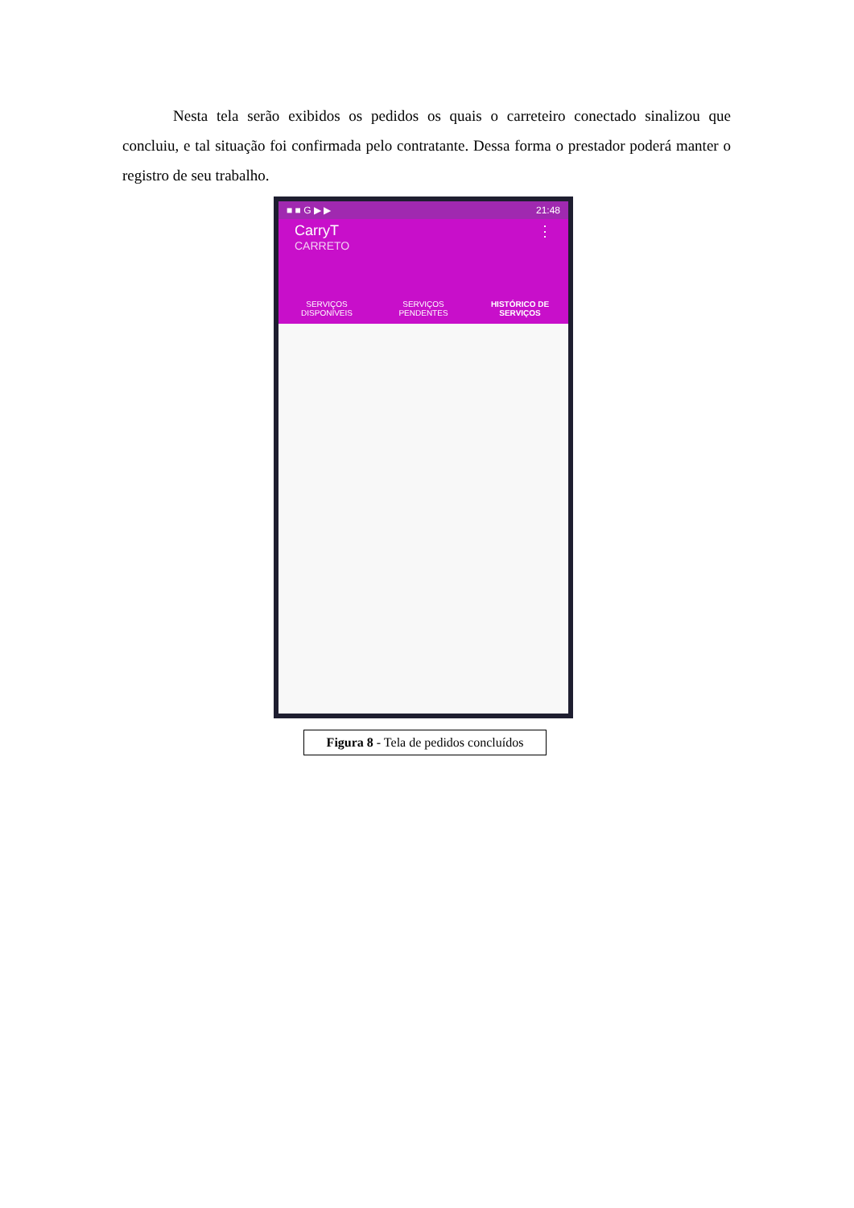Nesta tela serão exibidos os pedidos os quais o carreteiro conectado sinalizou que concluiu, e tal situação foi confirmada pelo contratante. Dessa forma o prestador poderá manter o registro de seu trabalho.
■ ■ G ▶ ▶ 21:48
CarryT ⋮
CARRETO
SERVIÇOS
DISPONÍVEIS
SERVIÇOS
PENDENTES
HISTÓRICO DE
SERVIÇOS
Figura 8 - Tela de pedidos concluídos